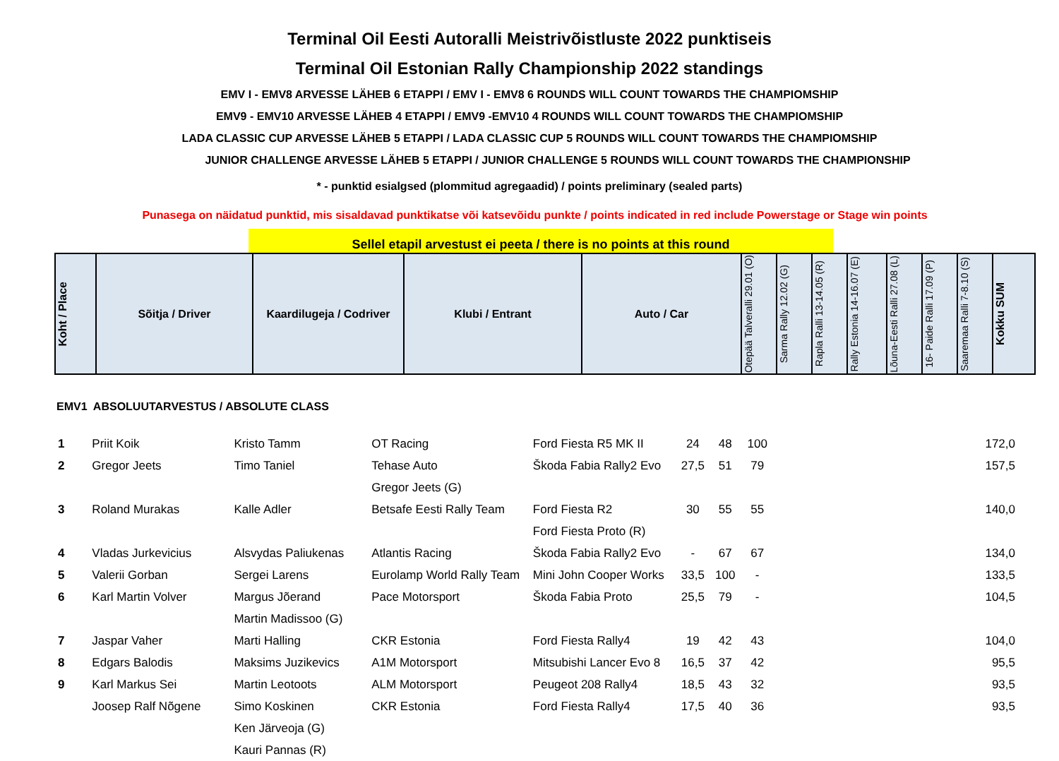Terminal Oil Eesti Autoralli Meistrivõistluste 2022 punktiseis
Terminal Oil Estonian Rally Championship 2022 standings
EMV I - EMV8 ARVESSE LÄHEB 6 ETAPPI / EMV I - EMV8 6 ROUNDS WILL COUNT TOWARDS THE CHAMPIOMSHIP
EMV9 - EMV10 ARVESSE LÄHEB 4 ETAPPI / EMV9 -EMV10 4 ROUNDS WILL COUNT TOWARDS THE CHAMPIOMSHIP
LADA CLASSIC CUP ARVESSE LÄHEB 5 ETAPPI / LADA CLASSIC CUP 5 ROUNDS WILL COUNT TOWARDS THE CHAMPIOMSHIP
JUNIOR CHALLENGE ARVESSE LÄHEB 5 ETAPPI / JUNIOR CHALLENGE 5 ROUNDS WILL COUNT TOWARDS THE CHAMPIONSHIP
* - punktid esialgsed (plommitud agregaadid) / points preliminary (sealed parts)
Punasega on näidatud punktid, mis sisaldavad punktikatse või katsevõidu punkte / points indicated in red include Powerstage or Stage win points
Sellel etapil arvestust ei peeta / there is no points at this round
| Koht / Place | Sõitja / Driver | Kaardilugeja / Codriver | Klubi / Entrant | Auto / Car | Otepää Talveralli 29.01 (O) | Sarma Rally 12.02 (G) | Rapla Ralli 13-14.05 (R) | Rally Estonia 14-16.07 (E) | Lõuna-Eesti Ralli 27.08 (L) | 16- Paide Ralli 17.09 (P) | Saaremaa Ralli 7-8.10 (S) | Kokku SUM |
| --- | --- | --- | --- | --- | --- | --- | --- | --- | --- | --- | --- | --- |
EMV1 ABSOLUUTARVESTUS / ABSOLUTE CLASS
| 1 | Priit Koik | Kristo Tamm | OT Racing | Ford Fiesta R5 MK II | 24 | 48 | 100 | 172,0 |
| 2 | Gregor Jeets | Timo Taniel | Tehase Auto | Škoda Fabia Rally2 Evo | 27,5 | 51 | 79 | 157,5 |
| | | | Gregor Jeets (G) | | | | | |
| 3 | Roland Murakas | Kalle Adler | Betsafe Eesti Rally Team | Ford Fiesta R2 | 30 | 55 | 55 | 140,0 |
| | | | | Ford Fiesta Proto (R) | | | | |
| 4 | Vladas Jurkevicius | Alsvydas Paliukenas | Atlantis Racing | Škoda Fabia Rally2 Evo | - | 67 | 67 | 134,0 |
| 5 | Valerii Gorban | Sergei Larens | Eurolamp World Rally Team | Mini John Cooper Works | 33,5 | 100 | - | 133,5 |
| 6 | Karl Martin Volver | Margus Jõerand | Pace Motorsport | Škoda Fabia Proto | 25,5 | 79 | - | 104,5 |
| | | Martin Madissoo (G) | | | | | | |
| 7 | Jaspar Vaher | Marti Halling | CKR Estonia | Ford Fiesta Rally4 | 19 | 42 | 43 | 104,0 |
| 8 | Edgars Balodis | Maksims Juzikevics | A1M Motorsport | Mitsubishi Lancer Evo 8 | 16,5 | 37 | 42 | 95,5 |
| 9 | Karl Markus Sei | Martin Leotoots | ALM Motorsport | Peugeot 208 Rally4 | 18,5 | 43 | 32 | 93,5 |
| | Joosep Ralf Nõgene | Simo Koskinen | CKR Estonia | Ford Fiesta Rally4 | 17,5 | 40 | 36 | 93,5 |
| | | Ken Järveoja (G) | | | | | | |
| | | Kauri Pannas (R) | | | | | | |